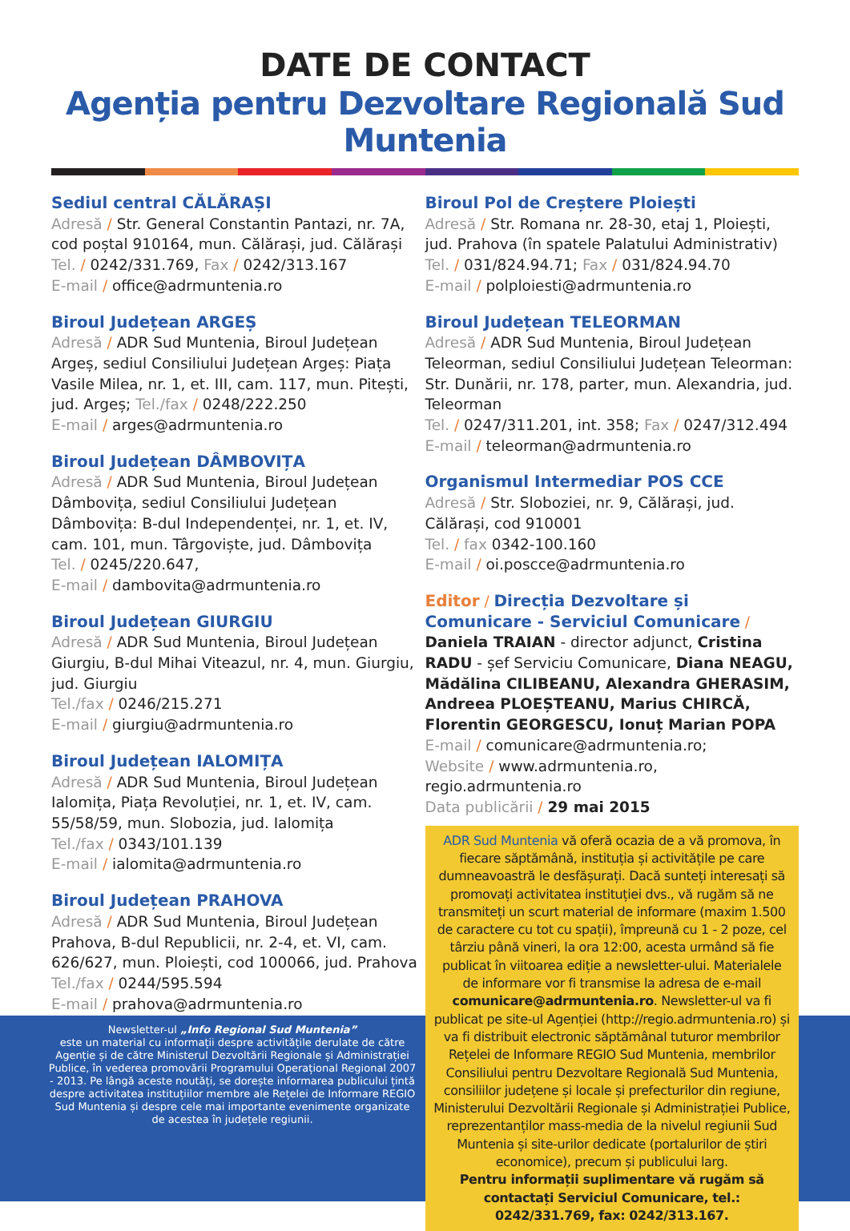DATE DE CONTACT
Agenția pentru Dezvoltare Regională Sud Muntenia
Sediul central CĂLĂRAȘI
Adresă / Str. General Constantin Pantazi, nr. 7A, cod poștal 910164, mun. Călărași, jud. Călărași
Tel. / 0242/331.769, Fax / 0242/313.167
E-mail / office@adrmuntenia.ro
Biroul Județean ARGEȘ
Adresă / ADR Sud Muntenia, Biroul Județean Argeș, sediul Consiliului Județean Argeș: Piața Vasile Milea, nr. 1, et. III, cam. 117, mun. Pitești, jud. Argeș; Tel./fax / 0248/222.250
E-mail / arges@adrmuntenia.ro
Biroul Județean DÂMBOVIȚA
Adresă / ADR Sud Muntenia, Biroul Județean Dâmbovița, sediul Consiliului Județean Dâmbovița: B-dul Independenței, nr. 1, et. IV, cam. 101, mun. Târgoviște, jud. Dâmbovița
Tel. / 0245/220.647,
E-mail / dambovita@adrmuntenia.ro
Biroul Județean GIURGIU
Adresă / ADR Sud Muntenia, Biroul Județean Giurgiu, B-dul Mihai Viteazul, nr. 4, mun. Giurgiu, jud. Giurgiu
Tel./fax / 0246/215.271
E-mail / giurgiu@adrmuntenia.ro
Biroul Județean IALOMIȚA
Adresă / ADR Sud Muntenia, Biroul Județean Ialomița, Piața Revoluției, nr. 1, et. IV, cam. 55/58/59, mun. Slobozia, jud. Ialomița
Tel./fax / 0343/101.139
E-mail / ialomita@adrmuntenia.ro
Biroul Județean PRAHOVA
Adresă / ADR Sud Muntenia, Biroul Județean Prahova, B-dul Republicii, nr. 2-4, et. VI, cam. 626/627, mun. Ploiești, cod 100066, jud. Prahova
Tel./fax / 0244/595.594
E-mail / prahova@adrmuntenia.ro
Biroul Pol de Creștere Ploiești
Adresă / Str. Romana nr. 28-30, etaj 1, Ploiești, jud. Prahova (în spatele Palatului Administrativ)
Tel. / 031/824.94.71; Fax / 031/824.94.70
E-mail / polploiesti@adrmuntenia.ro
Biroul Județean TELEORMAN
Adresă / ADR Sud Muntenia, Biroul Județean Teleorman, sediul Consiliului Județean Teleorman: Str. Dunării, nr. 178, parter, mun. Alexandria, jud. Teleorman
Tel. / 0247/311.201, int. 358; Fax / 0247/312.494
E-mail / teleorman@adrmuntenia.ro
Organismul Intermediar POS CCE
Adresă / Str. Sloboziei, nr. 9, Călărași, jud. Călărași, cod 910001
Tel. / fax 0342-100.160
E-mail / oi.poscce@adrmuntenia.ro
Editor / Direcția Dezvoltare și Comunicare - Serviciul Comunicare / Daniela TRAIAN - director adjunct, Cristina RADU - șef Serviciu Comunicare, Diana NEAGU, Mădălina CILIBEANU, Alexandra GHERASIM, Andreea PLOEȘTEANU, Marius CHIRCĂ, Florentin GEORGESCU, Ionuț Marian POPA
E-mail / comunicare@adrmuntenia.ro;
Website / www.adrmuntenia.ro, regio.adrmuntenia.ro
Data publicării / 29 mai 2015
ADR Sud Muntenia vă oferă ocazia de a vă promova, în fiecare săptămână, instituția și activitățile pe care dumneavoastră le desfășurați. Dacă sunteți interesați să promovați activitatea instituției dvs., vă rugăm să ne transmiteți un scurt material de informare (maxim 1.500 de caractere cu tot cu spații), împreună cu 1 - 2 poze, cel târziu până vineri, la ora 12:00, acesta urmând să fie publicat în viitoarea ediție a newsletter-ului. Materialele de informare vor fi transmise la adresa de e-mail comunicare@adrmuntenia.ro. Newsletter-ul va fi publicat pe site-ul Agenției (http://regio.adrmuntenia.ro) și va fi distribuit electronic săptămânal tuturor membrilor Rețelei de Informare REGIO Sud Muntenia, membrilor Consiliului pentru Dezvoltare Regională Sud Muntenia, consiliilor județene și locale și prefecturilor din regiune, Ministerului Dezvoltării Regionale și Administrației Publice, reprezentanților mass-media de la nivelul regiunii Sud Muntenia și site-urilor dedicate (portalurilor de știri economice), precum și publicului larg.
Pentru informații suplimentare vă rugăm să contactați Serviciul Comunicare, tel.: 0242/331.769, fax: 0242/313.167.
Newsletter-ul „Info Regional Sud Muntenia”
este un material cu informații despre activitățile derulate de către Agenție și de către Ministerul Dezvoltării Regionale și Administrației Publice, în vederea promovării Programului Operațional Regional 2007 - 2013. Pe lângă aceste noutăți, se dorește informarea publicului țintă despre activitatea instituțiilor membre ale Rețelei de Informare REGIO Sud Muntenia și despre cele mai importante evenimente organizate de acestea în județele regiunii.